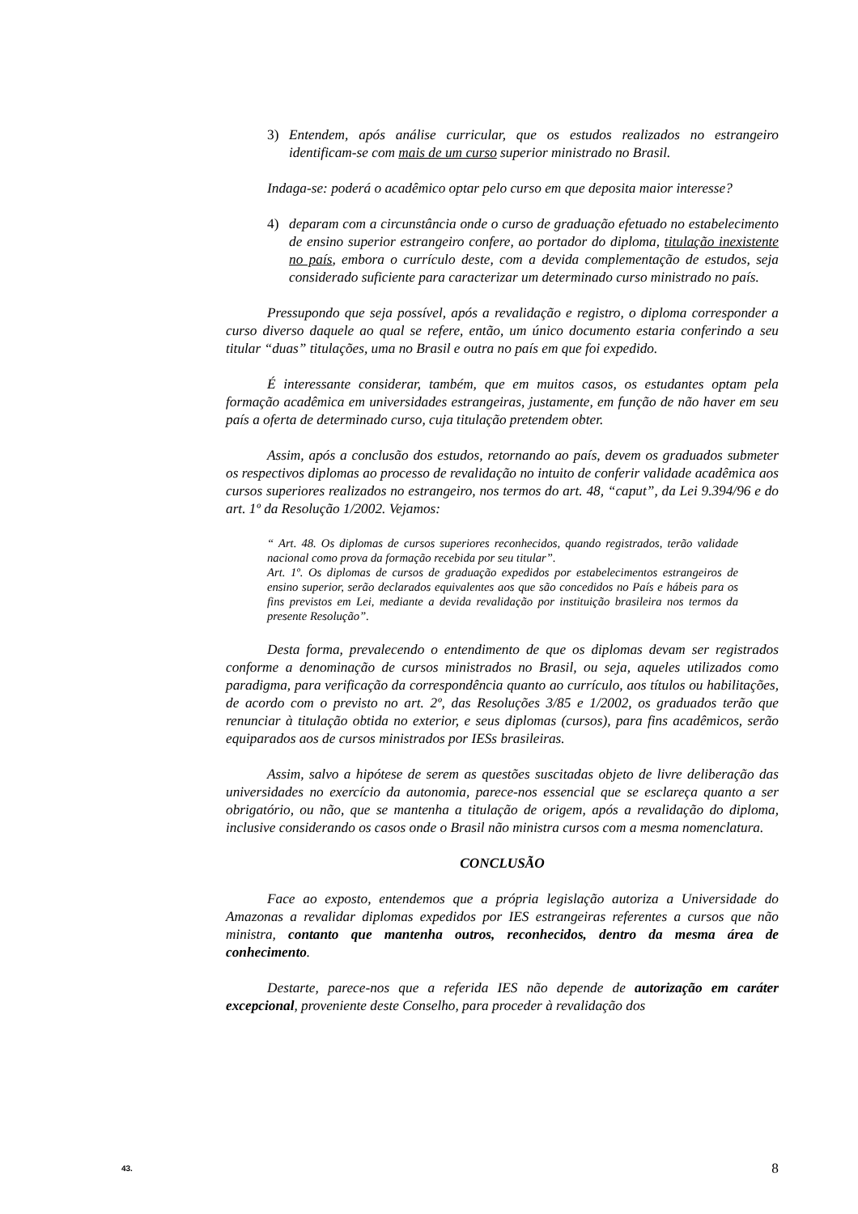3) Entendem, após análise curricular, que os estudos realizados no estrangeiro identificam-se com mais de um curso superior ministrado no Brasil.
Indaga-se: poderá o acadêmico optar pelo curso em que deposita maior interesse?
4) deparam com a circunstância onde o curso de graduação efetuado no estabelecimento de ensino superior estrangeiro confere, ao portador do diploma, titulação inexistente no país, embora o currículo deste, com a devida complementação de estudos, seja considerado suficiente para caracterizar um determinado curso ministrado no país.
Pressupondo que seja possível, após a revalidação e registro, o diploma corresponder a curso diverso daquele ao qual se refere, então, um único documento estaria conferindo a seu titular “duas” titulações, uma no Brasil e outra no país em que foi expedido.
É interessante considerar, também, que em muitos casos, os estudantes optam pela formação acadêmica em universidades estrangeiras, justamente, em função de não haver em seu país a oferta de determinado curso, cuja titulação pretendem obter.
Assim, após a conclusão dos estudos, retornando ao país, devem os graduados submeter os respectivos diplomas ao processo de revalidação no intuito de conferir validade acadêmica aos cursos superiores realizados no estrangeiro, nos termos do art. 48, “caput”, da Lei 9.394/96 e do art. 1º da Resolução 1/2002. Vejamos:
“ Art. 48. Os diplomas de cursos superiores reconhecidos, quando registrados, terão validade nacional como prova da formação recebida por seu titular”.
Art. 1º. Os diplomas de cursos de graduação expedidos por estabelecimentos estrangeiros de ensino superior, serão declarados equivalentes aos que são concedidos no País e hábeis para os fins previstos em Lei, mediante a devida revalidação por instituição brasileira nos termos da presente Resolução”.
Desta forma, prevalecendo o entendimento de que os diplomas devam ser registrados conforme a denominação de cursos ministrados no Brasil, ou seja, aqueles utilizados como paradigma, para verificação da correspondência quanto ao currículo, aos títulos ou habilitações, de acordo com o previsto no art. 2º, das Resoluções 3/85 e 1/2002, os graduados terão que renunciar à titulação obtida no exterior, e seus diplomas (cursos), para fins acadêmicos, serão equiparados aos de cursos ministrados por IESs brasileiras.
Assim, salvo a hipótese de serem as questões suscitadas objeto de livre deliberação das universidades no exercício da autonomia, parece-nos essencial que se esclareça quanto a ser obrigatório, ou não, que se mantenha a titulação de origem, após a revalidação do diploma, inclusive considerando os casos onde o Brasil não ministra cursos com a mesma nomenclatura.
CONCLUSÃO
Face ao exposto, entendemos que a própria legislação autoriza a Universidade do Amazonas a revalidar diplomas expedidos por IES estrangeiras referentes a cursos que não ministra, contanto que mantenha outros, reconhecidos, dentro da mesma área de conhecimento.
Destarte, parece-nos que a referida IES não depende de autorização em caráter excepcional, proveniente deste Conselho, para proceder à revalidação dos
43. 8